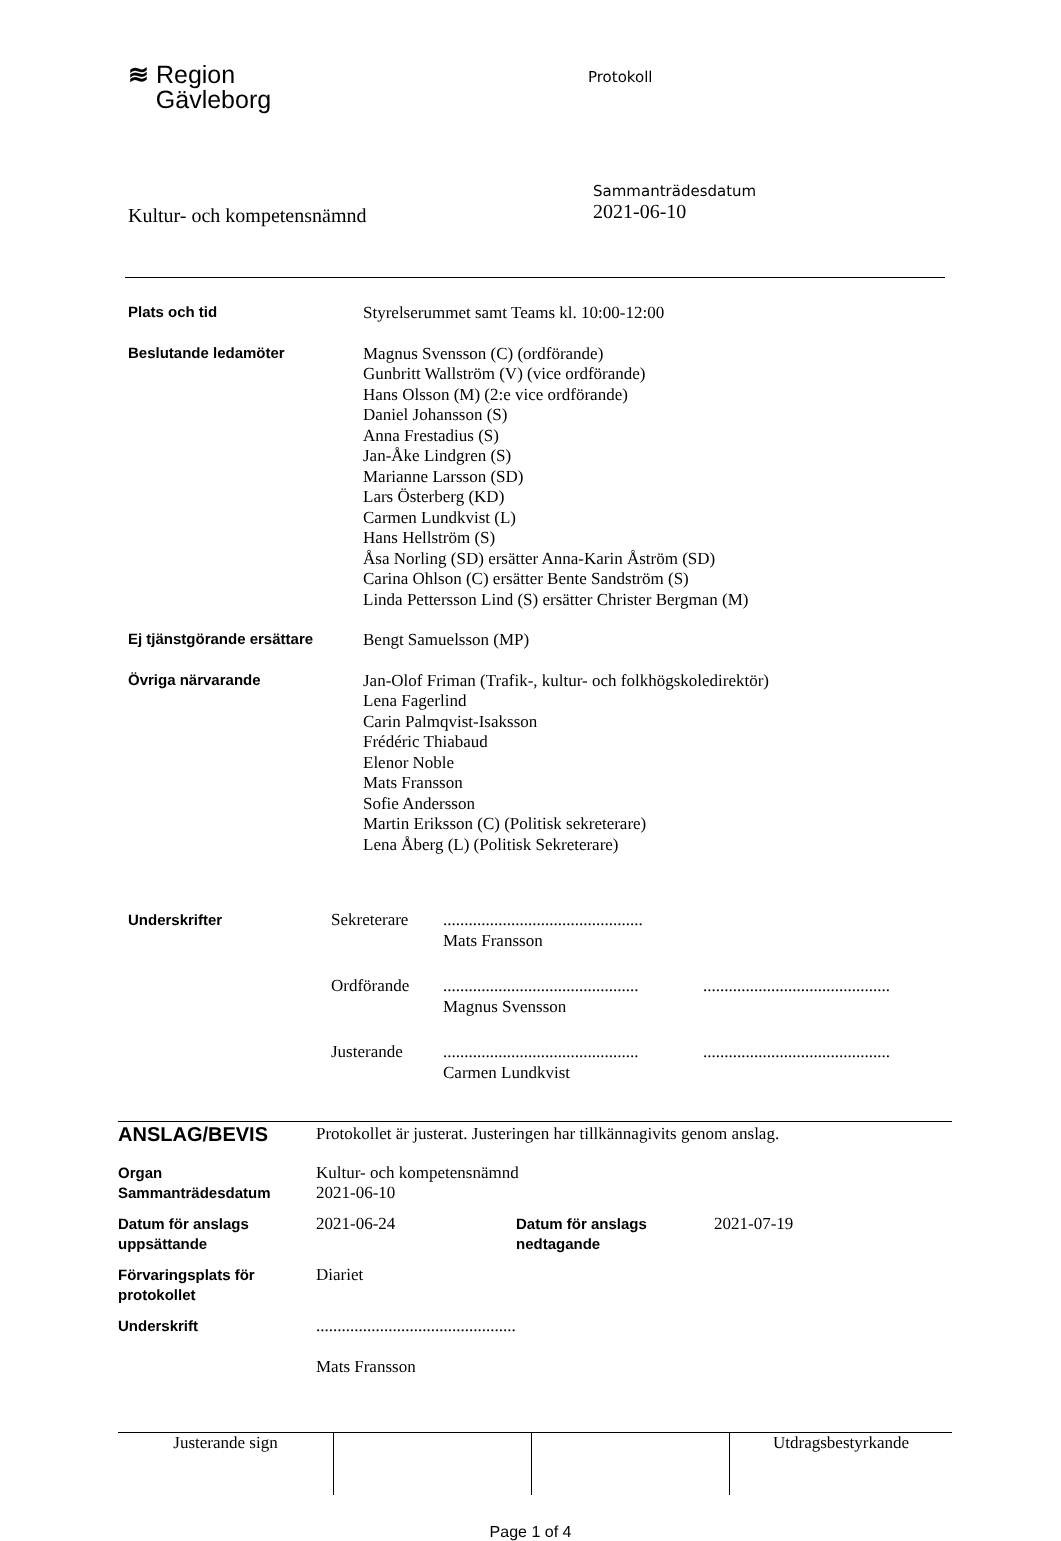≋ Region
Gävleborg
Protokoll
Kultur- och kompetensnämnd
Sammanträdesdatum
2021-06-10
| Plats och tid | Styrelserummet samt Teams kl. 10:00-12:00 |
| Beslutande ledamöter | Magnus Svensson (C) (ordförande) Gunbritt Wallström (V) (vice ordförande) Hans Olsson (M) (2:e vice ordförande) Daniel Johansson (S) Anna Frestadius (S) Jan-Åke Lindgren (S) Marianne Larsson (SD) Lars Österberg (KD) Carmen Lundkvist (L) Hans Hellström (S) Åsa Norling (SD) ersätter Anna-Karin Åström (SD) Carina Ohlson (C) ersätter Bente Sandström (S) Linda Pettersson Lind (S) ersätter Christer Bergman (M) |
| Ej tjänstgörande ersättare | Bengt Samuelsson (MP) |
| Övriga närvarande | Jan-Olof Friman (Trafik-, kultur- och folkhögskoledirektör) Lena Fagerlind Carin Palmqvist-Isaksson Frédéric Thiabaud Elenor Noble Mats Fransson Sofie Andersson Martin Eriksson (C) (Politisk sekreterare) Lena Åberg (L) (Politisk Sekreterare) |
| Underskrifter | Sekreterare | ............................................... Mats Fransson | |
| | Ordförande | .............................................. Magnus Svensson | ............................................ |
| | Justerande | .............................................. Carmen Lundkvist | ............................................ |
| ANSLAG/BEVIS | Protokollet är justerat. Justeringen har tillkännagivits genom anslag. | | |
| Organ Sammanträdesdatum | Kultur- och kompetensnämnd 2021-06-10 | | |
| Datum för anslags uppsättande | 2021-06-24 | Datum för anslags nedtagande | 2021-07-19 |
| Förvaringsplats för protokollet | Diariet | | |
| Underskrift | ............................................... Mats Fransson | | |
| Justerande sign | | | Utdragsbestyrkande |
Page 1 of 4